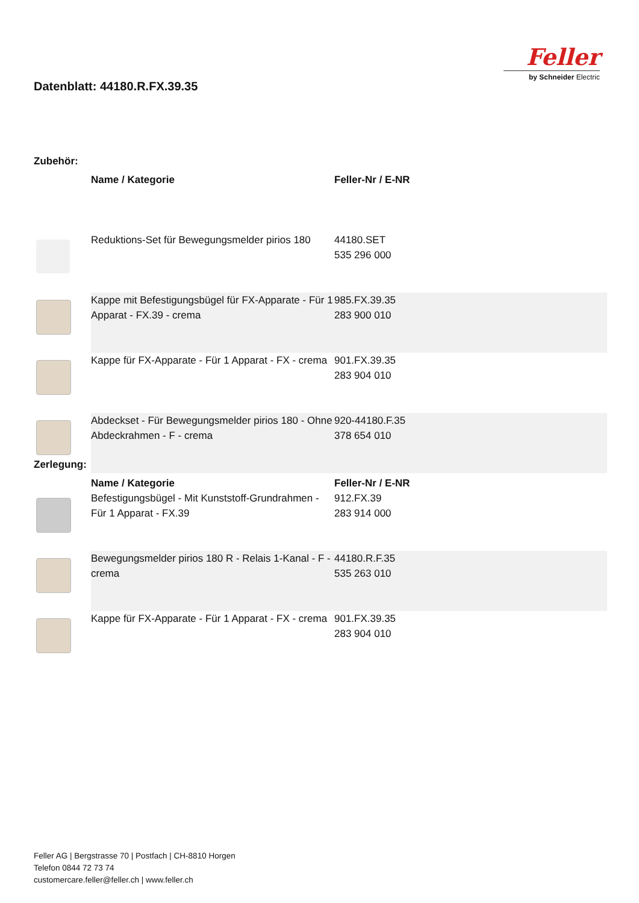Datenblatt: 44180.R.FX.39.35
Feller
by Schneider Electric
Zubehör:
| | Name / Kategorie | Feller-Nr / E-NR |
| | Reduktions-Set für Bewegungsmelder pirios 180 | 44180.SET 535 296 000 |
| | Kappe mit Befestigungsbügel für FX-Apparate - Für 1 Apparat - FX.39 - crema | 985.FX.39.35 283 900 010 |
| | Kappe für FX-Apparate - Für 1 Apparat - FX - crema | 901.FX.39.35 283 904 010 |
| | Abdeckset - Für Bewegungsmelder pirios 180 - Ohne Abdeckrahmen - F - crema | 920-44180.F.35 378 654 010 |
Zerlegung:
| | Name / Kategorie | Feller-Nr / E-NR |
| | Befestigungsbügel - Mit Kunststoff-Grundrahmen - Für 1 Apparat - FX.39 | 912.FX.39 283 914 000 |
| | Bewegungsmelder pirios 180 R - Relais 1-Kanal - F - crema | 44180.R.F.35 535 263 010 |
| | Kappe für FX-Apparate - Für 1 Apparat - FX - crema | 901.FX.39.35 283 904 010 |
Feller AG | Bergstrasse 70 | Postfach | CH-8810 Horgen
Telefon 0844 72 73 74
customercare.feller@feller.ch | www.feller.ch